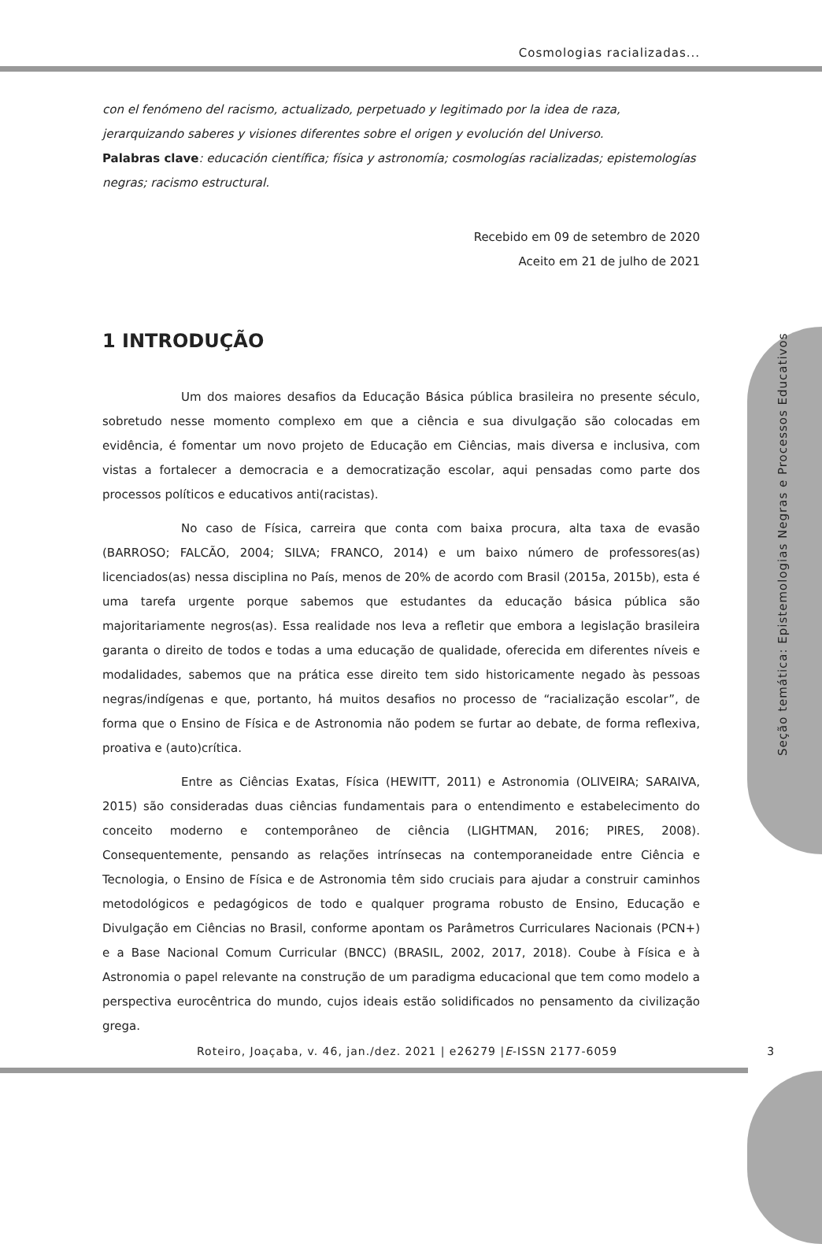Cosmologias racializadas...
Seção temática: Epistemologias Negras e Processos Educativos
con el fenómeno del racismo, actualizado, perpetuado y legitimado por la idea de raza, jerarquizando saberes y visiones diferentes sobre el origen y evolución del Universo.
Palabras clave: educación científica; física y astronomía; cosmologías racializadas; epistemologías negras; racismo estructural.
Recebido em 09 de setembro de 2020
Aceito em 21 de julho de 2021
1 INTRODUÇÃO
Um dos maiores desafios da Educação Básica pública brasileira no presente século, sobretudo nesse momento complexo em que a ciência e sua divulgação são colocadas em evidência, é fomentar um novo projeto de Educação em Ciências, mais diversa e inclusiva, com vistas a fortalecer a democracia e a democratização escolar, aqui pensadas como parte dos processos políticos e educativos anti(racistas).
No caso de Física, carreira que conta com baixa procura, alta taxa de evasão (BARROSO; FALCÃO, 2004; SILVA; FRANCO, 2014) e um baixo número de professores(as) licenciados(as) nessa disciplina no País, menos de 20% de acordo com Brasil (2015a, 2015b), esta é uma tarefa urgente porque sabemos que estudantes da educação básica pública são majoritariamente negros(as). Essa realidade nos leva a refletir que embora a legislação brasileira garanta o direito de todos e todas a uma educação de qualidade, oferecida em diferentes níveis e modalidades, sabemos que na prática esse direito tem sido historicamente negado às pessoas negras/indígenas e que, portanto, há muitos desafios no processo de “racialização escolar”, de forma que o Ensino de Física e de Astronomia não podem se furtar ao debate, de forma reflexiva, proativa e (auto)crítica.
Entre as Ciências Exatas, Física (HEWITT, 2011) e Astronomia (OLIVEIRA; SARAIVA, 2015) são consideradas duas ciências fundamentais para o entendimento e estabelecimento do conceito moderno e contemporâneo de ciência (LIGHTMAN, 2016; PIRES, 2008). Consequentemente, pensando as relações intrínsecas na contemporaneidade entre Ciência e Tecnologia, o Ensino de Física e de Astronomia têm sido cruciais para ajudar a construir caminhos metodológicos e pedagógicos de todo e qualquer programa robusto de Ensino, Educação e Divulgação em Ciências no Brasil, conforme apontam os Parâmetros Curriculares Nacionais (PCN+) e a Base Nacional Comum Curricular (BNCC) (BRASIL, 2002, 2017, 2018). Coube à Física e à Astronomia o papel relevante na construção de um paradigma educacional que tem como modelo a perspectiva eurocêntrica do mundo, cujos ideais estão solidificados no pensamento da civilização grega.
Roteiro, Joaçaba, v. 46, jan./dez. 2021 | e26279 |E-ISSN 2177-6059 3